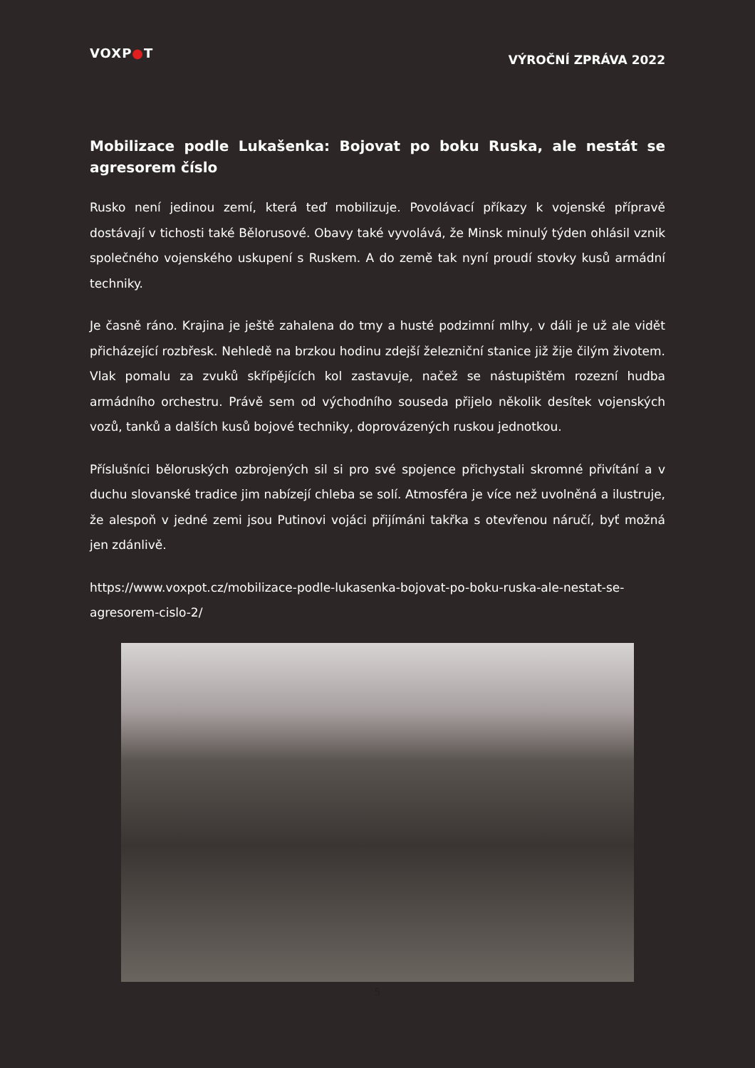VOXP●T
VÝROČNÍ ZPRÁVA 2022
Mobilizace podle Lukašenka: Bojovat po boku Ruska, ale nestát se agresorem číslo
Rusko není jedinou zemí, která teď mobilizuje. Povolávací příkazy k vojenské přípravě dostávají v tichosti také Bělorusové. Obavy také vyvolává, že Minsk minulý týden ohlásil vznik společného vojenského uskupení s Ruskem. A do země tak nyní proudí stovky kusů armádní techniky.
Je časně ráno. Krajina je ještě zahalena do tmy a husté podzimní mlhy, v dáli je už ale vidět přicházející rozbřesk. Nehledě na brzkou hodinu zdejší železniční stanice již žije čilým životem. Vlak pomalu za zvuků skřípějících kol zastavuje, načež se nástupištěm rozezní hudba armádního orchestru. Právě sem od východního souseda přijelo několik desítek vojenských vozů, tanků a dalších kusů bojové techniky, doprovázených ruskou jednotkou.
Příslušníci běloruských ozbrojených sil si pro své spojence přichystali skromné přivítání a v duchu slovanské tradice jim nabízejí chleba se solí. Atmosféra je více než uvolněná a ilustruje, že alespoň v jedné zemi jsou Putinovi vojáci přijímáni takřka s otevřenou náručí, byť možná jen zdánlivě.
https://www.voxpot.cz/mobilizace-podle-lukasenka-bojovat-po-boku-ruska-ale-nestat-se-agresorem-cislo-2/
5